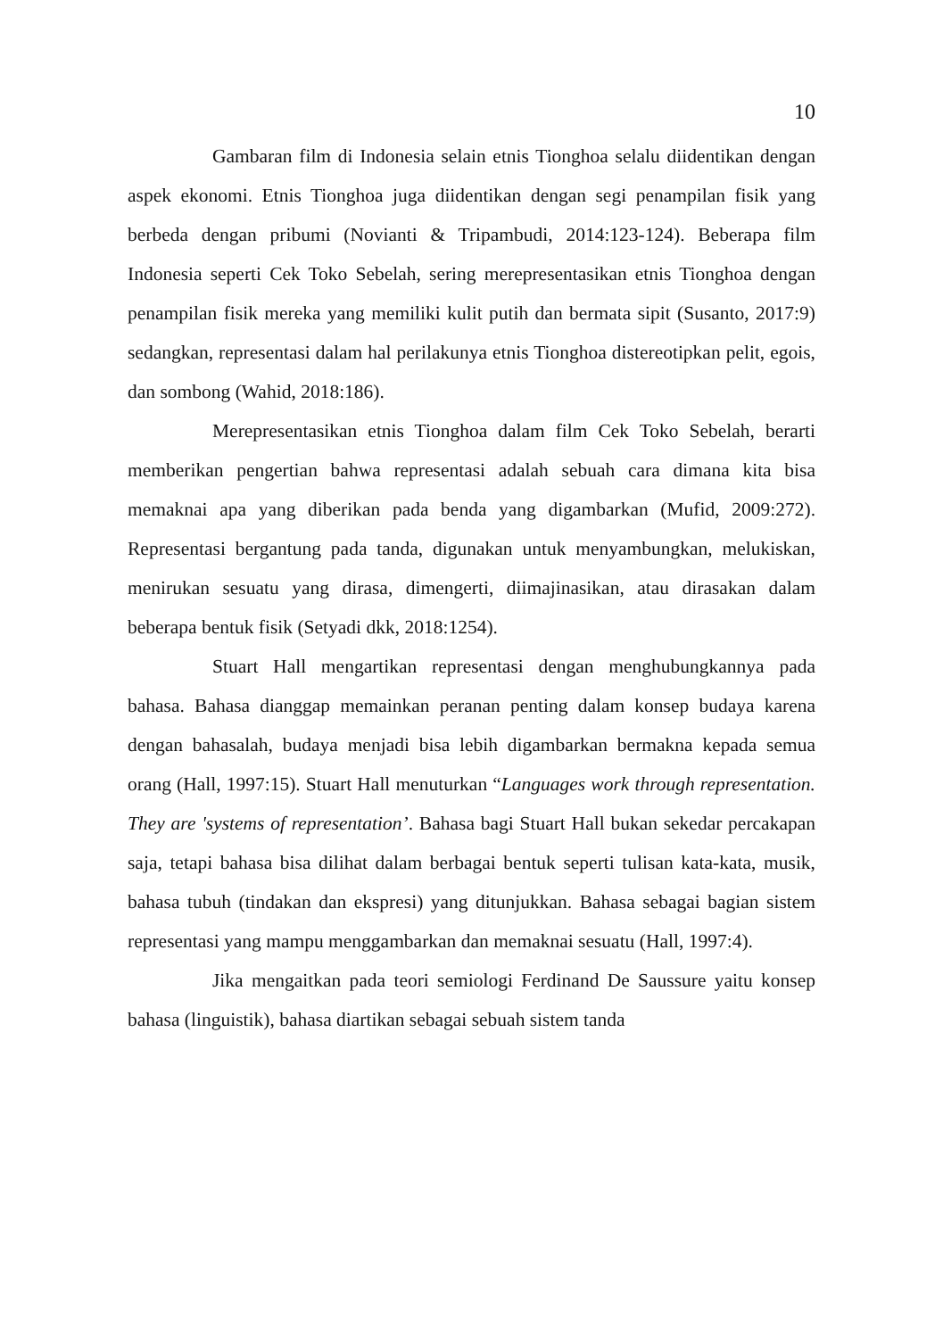10
Gambaran film di Indonesia selain etnis Tionghoa selalu diidentikan dengan aspek ekonomi. Etnis Tionghoa juga diidentikan dengan segi penampilan fisik yang berbeda dengan pribumi (Novianti & Tripambudi, 2014:123-124). Beberapa film Indonesia seperti Cek Toko Sebelah, sering merepresentasikan etnis Tionghoa dengan penampilan fisik mereka yang memiliki kulit putih dan bermata sipit (Susanto, 2017:9) sedangkan, representasi dalam hal perilakunya etnis Tionghoa distereotipkan pelit, egois, dan sombong (Wahid, 2018:186).
Merepresentasikan etnis Tionghoa dalam film Cek Toko Sebelah, berarti memberikan pengertian bahwa representasi adalah sebuah cara dimana kita bisa memaknai apa yang diberikan pada benda yang digambarkan (Mufid, 2009:272). Representasi bergantung pada tanda, digunakan untuk menyambungkan, melukiskan, menirukan sesuatu yang dirasa, dimengerti, diimajinasikan, atau dirasakan dalam beberapa bentuk fisik (Setyadi dkk, 2018:1254).
Stuart Hall mengartikan representasi dengan menghubungkannya pada bahasa. Bahasa dianggap memainkan peranan penting dalam konsep budaya karena dengan bahasalah, budaya menjadi bisa lebih digambarkan bermakna kepada semua orang (Hall, 1997:15). Stuart Hall menuturkan “Languages work through representation. They are 'systems of representation’. Bahasa bagi Stuart Hall bukan sekedar percakapan saja, tetapi bahasa bisa dilihat dalam berbagai bentuk seperti tulisan kata-kata, musik, bahasa tubuh (tindakan dan ekspresi) yang ditunjukkan. Bahasa sebagai bagian sistem representasi yang mampu menggambarkan dan memaknai sesuatu (Hall, 1997:4).
Jika mengaitkan pada teori semiologi Ferdinand De Saussure yaitu konsep bahasa (linguistik), bahasa diartikan sebagai sebuah sistem tanda